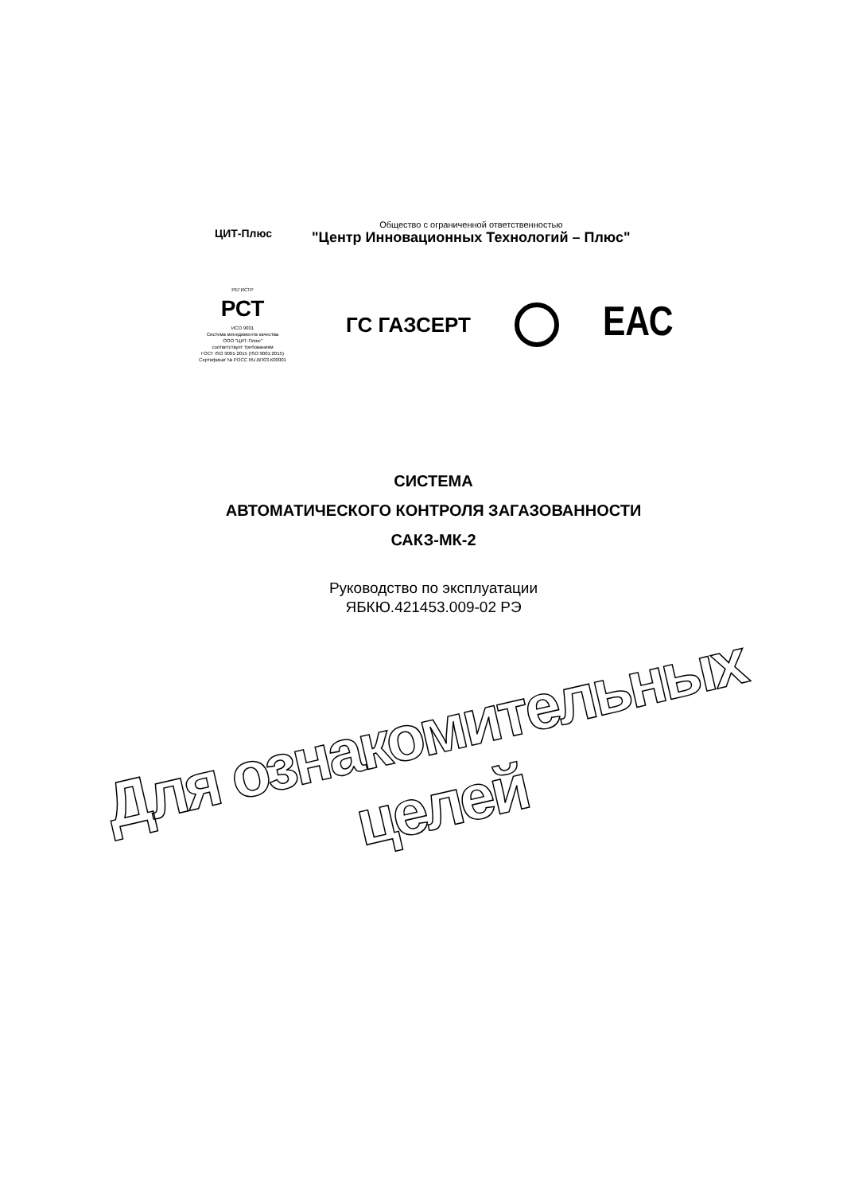ЦИТ-Плюс
Общество с ограниченной ответственностью
"Центр Инновационных Технологий – Плюс"
РЕГИСТР
РСТ
ИСО 9001
Система менеджмента качества
ООО "ЦИТ-Плюс"
соответствует требованиям
ГОСТ ISO 9001-2015 (ISO 9001:2015)
Сертификат № РОСС RU.ВП03.К00001
ГС ГАЗСЕРТ
ЕАС
СИСТЕМА
АВТОМАТИЧЕСКОГО КОНТРОЛЯ ЗАГАЗОВАННОСТИ
САКЗ-МК-2
Руководство по эксплуатации
ЯБКЮ.421453.009-02 РЭ
Для ознакомительных целей